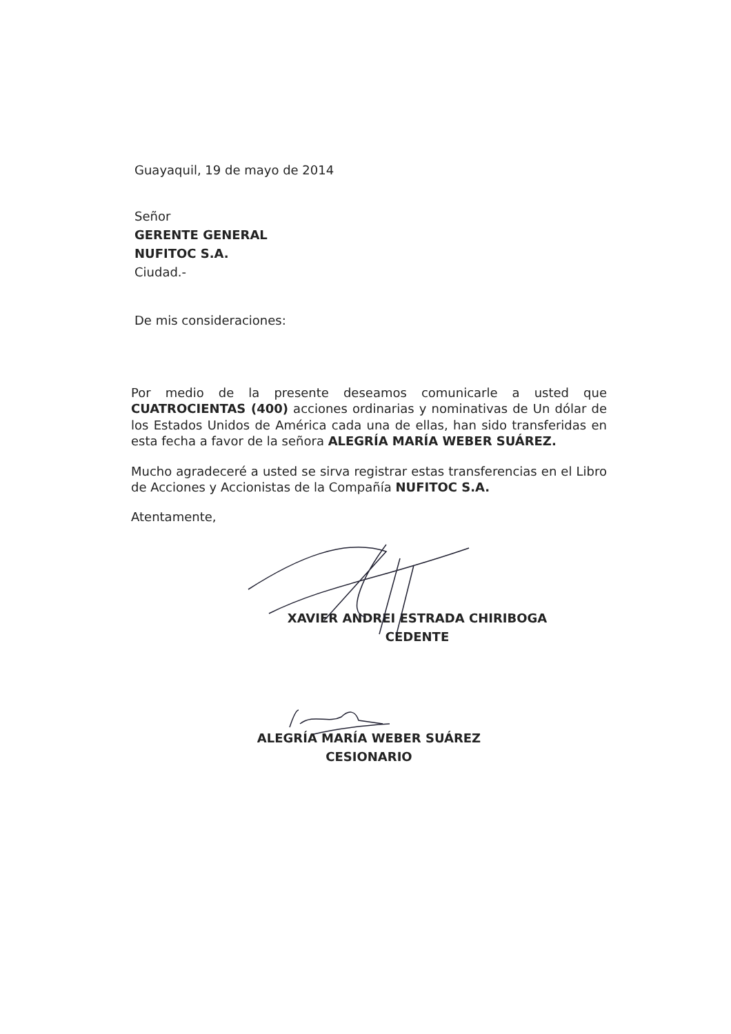Guayaquil, 19 de mayo de 2014
Señor
GERENTE GENERAL
NUFITOC S.A.
Ciudad.-
De mis consideraciones:
Por medio de la presente deseamos comunicarle a usted que CUATROCIENTAS (400) acciones ordinarias y nominativas de Un dólar de los Estados Unidos de América cada una de ellas, han sido transferidas en esta fecha a favor de la señora ALEGRÍA MARÍA WEBER SUÁREZ.
Mucho agradeceré a usted se sirva registrar estas transferencias en el Libro de Acciones y Accionistas de la Compañía NUFITOC S.A.
Atentamente,
XAVIER ANDREI ESTRADA CHIRIBOGA
CEDENTE
ALEGRÍA MARÍA WEBER SUÁREZ
CESIONARIO